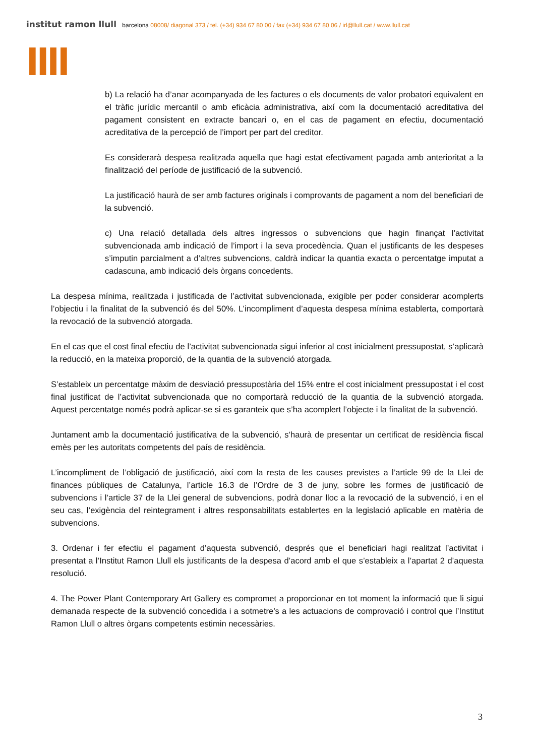institut ramon llull barcelona 08008/ diagonal 373 / tel. (+34) 934 67 80 00 / fax (+34) 934 67 80 06 / irl@llull.cat / www.llull.cat
llll
b) La relació ha d’anar acompanyada de les factures o els documents de valor probatori equivalent en el tràfic jurídic mercantil o amb eficàcia administrativa, així com la documentació acreditativa del pagament consistent en extracte bancari o, en el cas de pagament en efectiu, documentació acreditativa de la percepció de l’import per part del creditor.
Es considerarà despesa realitzada aquella que hagi estat efectivament pagada amb anterioritat a la finalització del període de justificació de la subvenció.
La justificació haurà de ser amb factures originals i comprovants de pagament a nom del beneficiari de la subvenció.
c) Una relació detallada dels altres ingressos o subvencions que hagin finançat l’activitat subvencionada amb indicació de l’import i la seva procedència. Quan el justificants de les despeses s’imputin parcialment a d’altres subvencions, caldrà indicar la quantia exacta o percentatge imputat a cadascuna, amb indicació dels òrgans concedents.
La despesa mínima, realitzada i justificada de l’activitat subvencionada, exigible per poder considerar acomplerts l’objectiu i la finalitat de la subvenció és del 50%. L’incompliment d’aquesta despesa mínima establerta, comportarà la revocació de la subvenció atorgada.
En el cas que el cost final efectiu de l’activitat subvencionada sigui inferior al cost inicialment pressupostat, s’aplicarà la reducció, en la mateixa proporció, de la quantia de la subvenció atorgada.
S’estableix un percentatge màxim de desviació pressupostària del 15% entre el cost inicialment pressupostat i el cost final justificat de l’activitat subvencionada que no comportarà reducció de la quantia de la subvenció atorgada. Aquest percentatge només podrà aplicar-se si es garanteix que s’ha acomplert l’objecte i la finalitat de la subvenció.
Juntament amb la documentació justificativa de la subvenció, s’haurà de presentar un certificat de residència fiscal emès per les autoritats competents del país de residència.
L’incompliment de l’obligació de justificació, així com la resta de les causes previstes a l’article 99 de la Llei de finances públiques de Catalunya, l’article 16.3 de l’Ordre de 3 de juny, sobre les formes de justificació de subvencions i l’article 37 de la Llei general de subvencions, podrà donar lloc a la revocació de la subvenció, i en el seu cas, l’exigència del reintegrament i altres responsabilitats establertes en la legislació aplicable en matèria de subvencions.
3. Ordenar i fer efectiu el pagament d’aquesta subvenció, després que el beneficiari hagi realitzat l’activitat i presentat a l’Institut Ramon Llull els justificants de la despesa d’acord amb el que s’estableix a l’apartat 2 d’aquesta resolució.
4. The Power Plant Contemporary Art Gallery es compromet a proporcionar en tot moment la informació que li sigui demanada respecte de la subvenció concedida i a sotmetre’s a les actuacions de comprovació i control que l’Institut Ramon Llull o altres òrgans competents estimin necessàries.
3